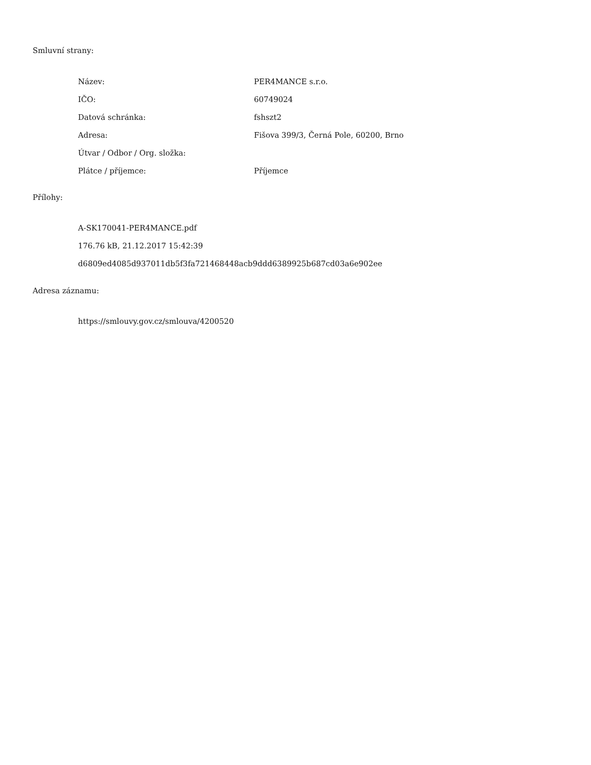Smluvní strany:
| Název: | PER4MANCE s.r.o. |
| IČO: | 60749024 |
| Datová schránka: | fshszt2 |
| Adresa: | Fišova 399/3, Černá Pole, 60200, Brno |
| Útvar / Odbor / Org. složka: | |
| Plátce / příjemce: | Příjemce |
Přílohy:
A-SK170041-PER4MANCE.pdf
176.76 kB, 21.12.2017 15:42:39
d6809ed4085d937011db5f3fa721468448acb9ddd6389925b687cd03a6e902ee
Adresa záznamu:
https://smlouvy.gov.cz/smlouva/4200520